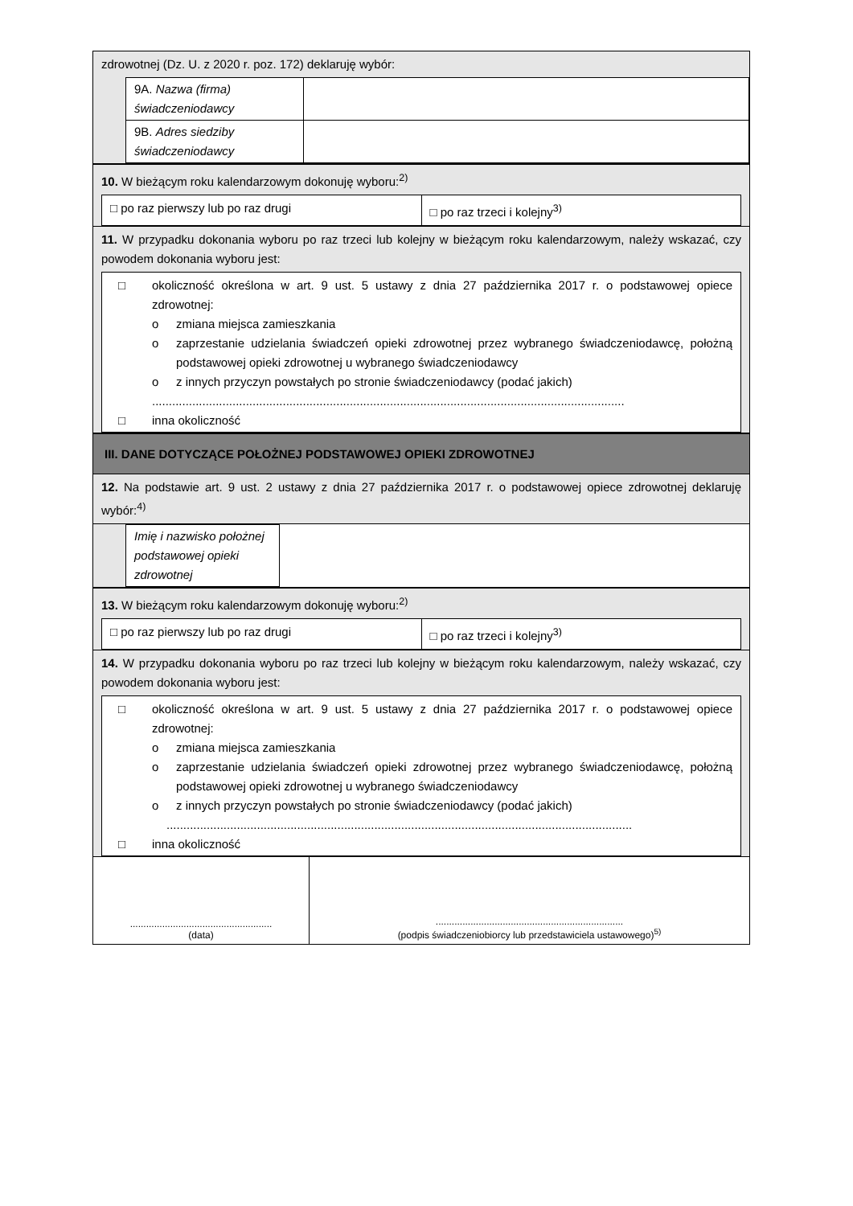zdrowotnej (Dz. U. z 2020 r. poz. 172) deklaruję wybór:
| 9A. Nazwa (firma) świadczeniodawcy | |
| 9B. Adres siedziby świadczeniodawcy | |
10. W bieżącym roku kalendarzowym dokonuję wyboru:<sup>2)</sup>
□ po raz pierwszy lub po raz drugi
□ po raz trzeci i kolejny<sup>3)</sup>
11. W przypadku dokonania wyboru po raz trzeci lub kolejny w bieżącym roku kalendarzowym, należy wskazać, czy powodem dokonania wyboru jest:
□ okoliczność określona w art. 9 ust. 5 ustawy z dnia 27 października 2017 r. o podstawowej opiece zdrowotnej:
o zmiana miejsca zamieszkania
o zaprzestanie udzielania świadczeń opieki zdrowotnej przez wybranego świadczeniodawcę, położną podstawowej opieki zdrowotnej u wybranego świadczeniodawcy
o z innych przyczyn powstałych po stronie świadczeniodawcy (podać jakich)
.............................................................................................................................................
□ inna okoliczność
III. DANE DOTYCZĄCE POŁOŻNEJ PODSTAWOWEJ OPIEKI ZDROWOTNEJ
12. Na podstawie art. 9 ust. 2 ustawy z dnia 27 października 2017 r. o podstawowej opiece zdrowotnej deklaruję wybór:<sup>4)</sup>
| Imię i nazwisko położnej podstawowej opieki zdrowotnej | |
13. W bieżącym roku kalendarzowym dokonuję wyboru:<sup>2)</sup>
□ po raz pierwszy lub po raz drugi
□ po raz trzeci i kolejny<sup>3)</sup>
14. W przypadku dokonania wyboru po raz trzeci lub kolejny w bieżącym roku kalendarzowym, należy wskazać, czy powodem dokonania wyboru jest:
□ okoliczność określona w art. 9 ust. 5 ustawy z dnia 27 października 2017 r. o podstawowej opiece zdrowotnej:
o zmiana miejsca zamieszkania
o zaprzestanie udzielania świadczeń opieki zdrowotnej przez wybranego świadczeniodawcę, położną podstawowej opieki zdrowotnej u wybranego świadczeniodawcy
o z innych przyczyn powstałych po stronie świadczeniodawcy (podać jakich)
...........................................................................................................................................
□ inna okoliczność
.....................................................
(data)
......................................................................
(podpis świadczeniobiorcy lub przedstawiciela ustawowego)<sup>5)</sup>